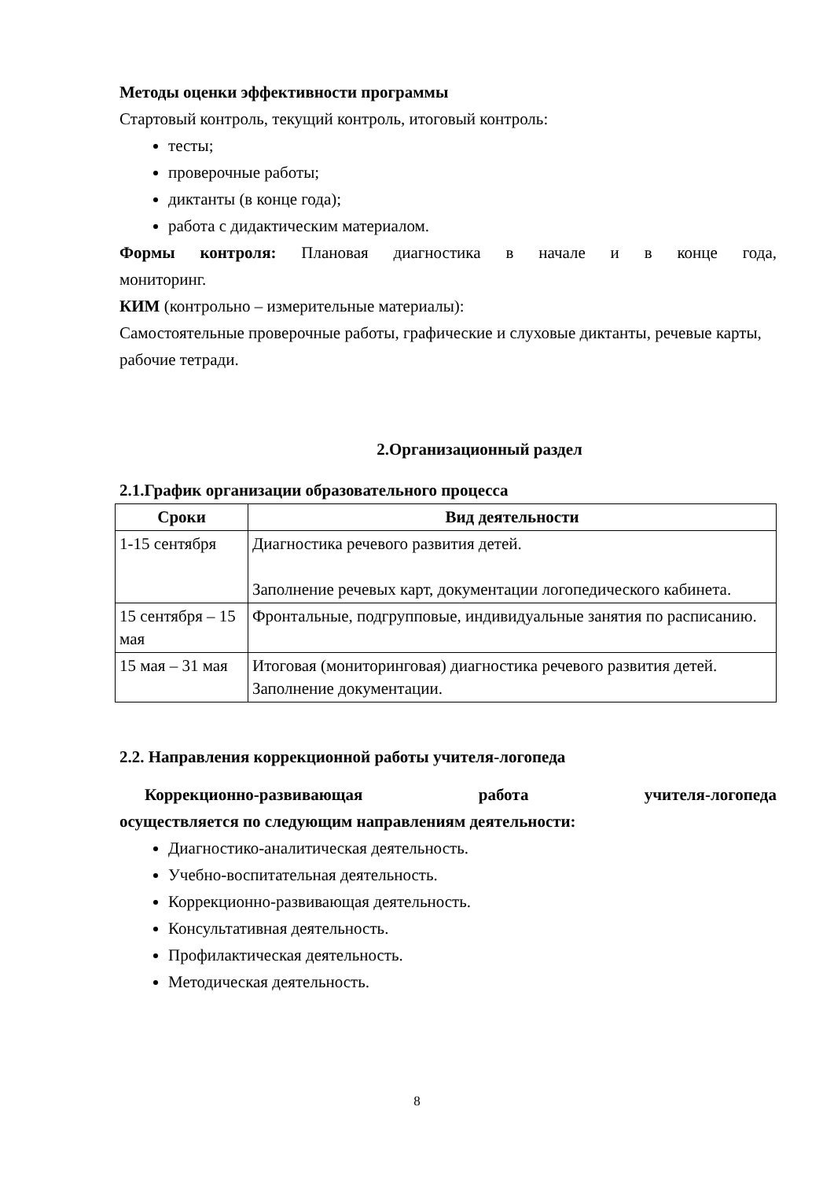Методы оценки эффективности программы
Стартовый контроль, текущий контроль, итоговый контроль:
тесты;
проверочные работы;
диктанты (в конце года);
работа с дидактическим материалом.
Формы контроля: Плановая диагностика в начале и в конце года,
мониторинг.
КИМ (контрольно – измерительные материалы):
Самостоятельные проверочные работы, графические и слуховые диктанты, речевые карты, рабочие тетради.
2.Организационный раздел
2.1.График организации образовательного процесса
| Сроки | Вид деятельности |
| --- | --- |
| 1-15 сентября | Диагностика речевого развития детей. Заполнение речевых карт, документации логопедического кабинета. |
| 15 сентября – 15 мая | Фронтальные, подгрупповые, индивидуальные занятия по расписанию. |
| 15 мая – 31 мая | Итоговая (мониторинговая) диагностика речевого развития детей. Заполнение документации. |
2.2. Направления коррекционной работы учителя-логопеда
Коррекционно-развивающая работа учителя-логопеда
осуществляется по следующим направлениям деятельности:
Диагностико-аналитическая деятельность.
Учебно-воспитательная деятельность.
Коррекционно-развивающая деятельность.
Консультативная деятельность.
Профилактическая деятельность.
Методическая деятельность.
8